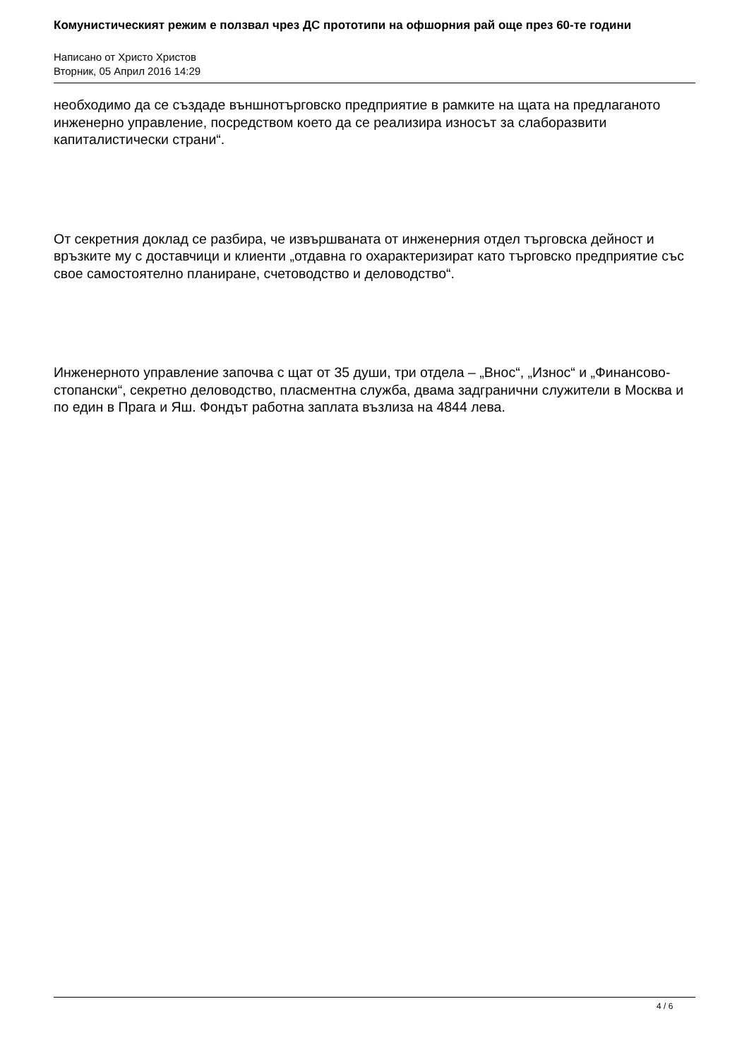Комунистическият режим е ползвал чрез ДС прототипи на офшорния рай още през 60-те години
Написано от Христо Христов
Вторник, 05 Април 2016 14:29
необходимо да се създаде външнотърговско предприятие в рамките на щата на предлаганото инженерно управление, посредством което да се реализира износът за слаборазвити капиталистически страни“.
От секретния доклад се разбира, че извършваната от инженерния отдел търговска дейност и връзките му с доставчици и клиенти „отдавна го охарактеризират като търговско предприятие със свое самостоятелно планиране, счетоводство и деловодство“.
Инженерното управление започва с щат от 35 души, три отдела – „Внос“, „Износ“ и „Финансово-стопански“, секретно деловодство, пласментна служба, двама задгранични служители в Москва и по един в Прага и Яш. Фондът работна заплата възлиза на 4844 лева.
4 / 6